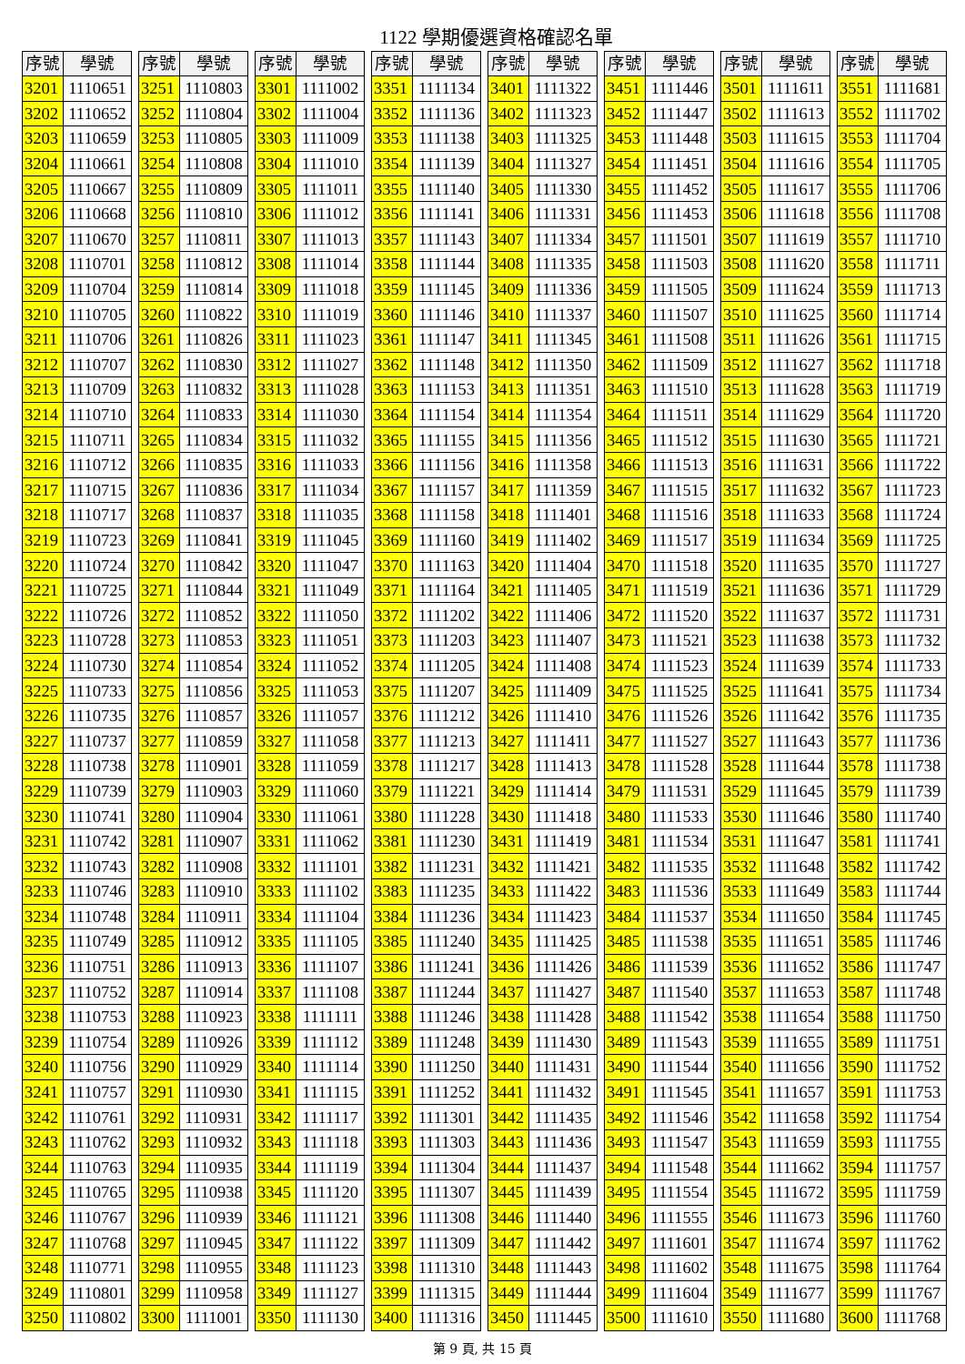1122 學期優選資格確認名單
| 序號 | 學號 |
| --- | --- |
| 3201 | 1110651 |
| 3202 | 1110652 |
| 3203 | 1110659 |
| 3204 | 1110661 |
| 3205 | 1110667 |
| 3206 | 1110668 |
| 3207 | 1110670 |
| 3208 | 1110701 |
| 3209 | 1110704 |
| 3210 | 1110705 |
| 3211 | 1110706 |
| 3212 | 1110707 |
| 3213 | 1110709 |
| 3214 | 1110710 |
| 3215 | 1110711 |
| 3216 | 1110712 |
| 3217 | 1110715 |
| 3218 | 1110717 |
| 3219 | 1110723 |
| 3220 | 1110724 |
| 3221 | 1110725 |
| 3222 | 1110726 |
| 3223 | 1110728 |
| 3224 | 1110730 |
| 3225 | 1110733 |
| 3226 | 1110735 |
| 3227 | 1110737 |
| 3228 | 1110738 |
| 3229 | 1110739 |
| 3230 | 1110741 |
| 3231 | 1110742 |
| 3232 | 1110743 |
| 3233 | 1110746 |
| 3234 | 1110748 |
| 3235 | 1110749 |
| 3236 | 1110751 |
| 3237 | 1110752 |
| 3238 | 1110753 |
| 3239 | 1110754 |
| 3240 | 1110756 |
| 3241 | 1110757 |
| 3242 | 1110761 |
| 3243 | 1110762 |
| 3244 | 1110763 |
| 3245 | 1110765 |
| 3246 | 1110767 |
| 3247 | 1110768 |
| 3248 | 1110771 |
| 3249 | 1110801 |
| 3250 | 1110802 |
| 序號 | 學號 |
| --- | --- |
| 3251 | 1110803 |
| 3252 | 1110804 |
| 3253 | 1110805 |
| 3254 | 1110808 |
| 3255 | 1110809 |
| 3256 | 1110810 |
| 3257 | 1110811 |
| 3258 | 1110812 |
| 3259 | 1110814 |
| 3260 | 1110822 |
| 3261 | 1110826 |
| 3262 | 1110830 |
| 3263 | 1110832 |
| 3264 | 1110833 |
| 3265 | 1110834 |
| 3266 | 1110835 |
| 3267 | 1110836 |
| 3268 | 1110837 |
| 3269 | 1110841 |
| 3270 | 1110842 |
| 3271 | 1110844 |
| 3272 | 1110852 |
| 3273 | 1110853 |
| 3274 | 1110854 |
| 3275 | 1110856 |
| 3276 | 1110857 |
| 3277 | 1110859 |
| 3278 | 1110901 |
| 3279 | 1110903 |
| 3280 | 1110904 |
| 3281 | 1110907 |
| 3282 | 1110908 |
| 3283 | 1110910 |
| 3284 | 1110911 |
| 3285 | 1110912 |
| 3286 | 1110913 |
| 3287 | 1110914 |
| 3288 | 1110923 |
| 3289 | 1110926 |
| 3290 | 1110929 |
| 3291 | 1110930 |
| 3292 | 1110931 |
| 3293 | 1110932 |
| 3294 | 1110935 |
| 3295 | 1110938 |
| 3296 | 1110939 |
| 3297 | 1110945 |
| 3298 | 1110955 |
| 3299 | 1110958 |
| 3300 | 1111001 |
| 序號 | 學號 |
| --- | --- |
| 3301 | 1111002 |
| 3302 | 1111004 |
| 3303 | 1111009 |
| 3304 | 1111010 |
| 3305 | 1111011 |
| 3306 | 1111012 |
| 3307 | 1111013 |
| 3308 | 1111014 |
| 3309 | 1111018 |
| 3310 | 1111019 |
| 3311 | 1111023 |
| 3312 | 1111027 |
| 3313 | 1111028 |
| 3314 | 1111030 |
| 3315 | 1111032 |
| 3316 | 1111033 |
| 3317 | 1111034 |
| 3318 | 1111035 |
| 3319 | 1111045 |
| 3320 | 1111047 |
| 3321 | 1111049 |
| 3322 | 1111050 |
| 3323 | 1111051 |
| 3324 | 1111052 |
| 3325 | 1111053 |
| 3326 | 1111057 |
| 3327 | 1111058 |
| 3328 | 1111059 |
| 3329 | 1111060 |
| 3330 | 1111061 |
| 3331 | 1111062 |
| 3332 | 1111101 |
| 3333 | 1111102 |
| 3334 | 1111104 |
| 3335 | 1111105 |
| 3336 | 1111107 |
| 3337 | 1111108 |
| 3338 | 1111111 |
| 3339 | 1111112 |
| 3340 | 1111114 |
| 3341 | 1111115 |
| 3342 | 1111117 |
| 3343 | 1111118 |
| 3344 | 1111119 |
| 3345 | 1111120 |
| 3346 | 1111121 |
| 3347 | 1111122 |
| 3348 | 1111123 |
| 3349 | 1111127 |
| 3350 | 1111130 |
| 序號 | 學號 |
| --- | --- |
| 3351 | 1111134 |
| 3352 | 1111136 |
| 3353 | 1111138 |
| 3354 | 1111139 |
| 3355 | 1111140 |
| 3356 | 1111141 |
| 3357 | 1111143 |
| 3358 | 1111144 |
| 3359 | 1111145 |
| 3360 | 1111146 |
| 3361 | 1111147 |
| 3362 | 1111148 |
| 3363 | 1111153 |
| 3364 | 1111154 |
| 3365 | 1111155 |
| 3366 | 1111156 |
| 3367 | 1111157 |
| 3368 | 1111158 |
| 3369 | 1111160 |
| 3370 | 1111163 |
| 3371 | 1111164 |
| 3372 | 1111202 |
| 3373 | 1111203 |
| 3374 | 1111205 |
| 3375 | 1111207 |
| 3376 | 1111212 |
| 3377 | 1111213 |
| 3378 | 1111217 |
| 3379 | 1111221 |
| 3380 | 1111228 |
| 3381 | 1111230 |
| 3382 | 1111231 |
| 3383 | 1111235 |
| 3384 | 1111236 |
| 3385 | 1111240 |
| 3386 | 1111241 |
| 3387 | 1111244 |
| 3388 | 1111246 |
| 3389 | 1111248 |
| 3390 | 1111250 |
| 3391 | 1111252 |
| 3392 | 1111301 |
| 3393 | 1111303 |
| 3394 | 1111304 |
| 3395 | 1111307 |
| 3396 | 1111308 |
| 3397 | 1111309 |
| 3398 | 1111310 |
| 3399 | 1111315 |
| 3400 | 1111316 |
| 序號 | 學號 |
| --- | --- |
| 3401 | 1111322 |
| 3402 | 1111323 |
| 3403 | 1111325 |
| 3404 | 1111327 |
| 3405 | 1111330 |
| 3406 | 1111331 |
| 3407 | 1111334 |
| 3408 | 1111335 |
| 3409 | 1111336 |
| 3410 | 1111337 |
| 3411 | 1111345 |
| 3412 | 1111350 |
| 3413 | 1111351 |
| 3414 | 1111354 |
| 3415 | 1111356 |
| 3416 | 1111358 |
| 3417 | 1111359 |
| 3418 | 1111401 |
| 3419 | 1111402 |
| 3420 | 1111404 |
| 3421 | 1111405 |
| 3422 | 1111406 |
| 3423 | 1111407 |
| 3424 | 1111408 |
| 3425 | 1111409 |
| 3426 | 1111410 |
| 3427 | 1111411 |
| 3428 | 1111413 |
| 3429 | 1111414 |
| 3430 | 1111418 |
| 3431 | 1111419 |
| 3432 | 1111421 |
| 3433 | 1111422 |
| 3434 | 1111423 |
| 3435 | 1111425 |
| 3436 | 1111426 |
| 3437 | 1111427 |
| 3438 | 1111428 |
| 3439 | 1111430 |
| 3440 | 1111431 |
| 3441 | 1111432 |
| 3442 | 1111435 |
| 3443 | 1111436 |
| 3444 | 1111437 |
| 3445 | 1111439 |
| 3446 | 1111440 |
| 3447 | 1111442 |
| 3448 | 1111443 |
| 3449 | 1111444 |
| 3450 | 1111445 |
| 序號 | 學號 |
| --- | --- |
| 3451 | 1111446 |
| 3452 | 1111447 |
| 3453 | 1111448 |
| 3454 | 1111451 |
| 3455 | 1111452 |
| 3456 | 1111453 |
| 3457 | 1111501 |
| 3458 | 1111503 |
| 3459 | 1111505 |
| 3460 | 1111507 |
| 3461 | 1111508 |
| 3462 | 1111509 |
| 3463 | 1111510 |
| 3464 | 1111511 |
| 3465 | 1111512 |
| 3466 | 1111513 |
| 3467 | 1111515 |
| 3468 | 1111516 |
| 3469 | 1111517 |
| 3470 | 1111518 |
| 3471 | 1111519 |
| 3472 | 1111520 |
| 3473 | 1111521 |
| 3474 | 1111523 |
| 3475 | 1111525 |
| 3476 | 1111526 |
| 3477 | 1111527 |
| 3478 | 1111528 |
| 3479 | 1111531 |
| 3480 | 1111533 |
| 3481 | 1111534 |
| 3482 | 1111535 |
| 3483 | 1111536 |
| 3484 | 1111537 |
| 3485 | 1111538 |
| 3486 | 1111539 |
| 3487 | 1111540 |
| 3488 | 1111542 |
| 3489 | 1111543 |
| 3490 | 1111544 |
| 3491 | 1111545 |
| 3492 | 1111546 |
| 3493 | 1111547 |
| 3494 | 1111548 |
| 3495 | 1111554 |
| 3496 | 1111555 |
| 3497 | 1111601 |
| 3498 | 1111602 |
| 3499 | 1111604 |
| 3500 | 1111610 |
| 序號 | 學號 |
| --- | --- |
| 3501 | 1111611 |
| 3502 | 1111613 |
| 3503 | 1111615 |
| 3504 | 1111616 |
| 3505 | 1111617 |
| 3506 | 1111618 |
| 3507 | 1111619 |
| 3508 | 1111620 |
| 3509 | 1111624 |
| 3510 | 1111625 |
| 3511 | 1111626 |
| 3512 | 1111627 |
| 3513 | 1111628 |
| 3514 | 1111629 |
| 3515 | 1111630 |
| 3516 | 1111631 |
| 3517 | 1111632 |
| 3518 | 1111633 |
| 3519 | 1111634 |
| 3520 | 1111635 |
| 3521 | 1111636 |
| 3522 | 1111637 |
| 3523 | 1111638 |
| 3524 | 1111639 |
| 3525 | 1111641 |
| 3526 | 1111642 |
| 3527 | 1111643 |
| 3528 | 1111644 |
| 3529 | 1111645 |
| 3530 | 1111646 |
| 3531 | 1111647 |
| 3532 | 1111648 |
| 3533 | 1111649 |
| 3534 | 1111650 |
| 3535 | 1111651 |
| 3536 | 1111652 |
| 3537 | 1111653 |
| 3538 | 1111654 |
| 3539 | 1111655 |
| 3540 | 1111656 |
| 3541 | 1111657 |
| 3542 | 1111658 |
| 3543 | 1111659 |
| 3544 | 1111662 |
| 3545 | 1111672 |
| 3546 | 1111673 |
| 3547 | 1111674 |
| 3548 | 1111675 |
| 3549 | 1111677 |
| 3550 | 1111680 |
| 序號 | 學號 |
| --- | --- |
| 3551 | 1111681 |
| 3552 | 1111702 |
| 3553 | 1111704 |
| 3554 | 1111705 |
| 3555 | 1111706 |
| 3556 | 1111708 |
| 3557 | 1111710 |
| 3558 | 1111711 |
| 3559 | 1111713 |
| 3560 | 1111714 |
| 3561 | 1111715 |
| 3562 | 1111718 |
| 3563 | 1111719 |
| 3564 | 1111720 |
| 3565 | 1111721 |
| 3566 | 1111722 |
| 3567 | 1111723 |
| 3568 | 1111724 |
| 3569 | 1111725 |
| 3570 | 1111727 |
| 3571 | 1111729 |
| 3572 | 1111731 |
| 3573 | 1111732 |
| 3574 | 1111733 |
| 3575 | 1111734 |
| 3576 | 1111735 |
| 3577 | 1111736 |
| 3578 | 1111738 |
| 3579 | 1111739 |
| 3580 | 1111740 |
| 3581 | 1111741 |
| 3582 | 1111742 |
| 3583 | 1111744 |
| 3584 | 1111745 |
| 3585 | 1111746 |
| 3586 | 1111747 |
| 3587 | 1111748 |
| 3588 | 1111750 |
| 3589 | 1111751 |
| 3590 | 1111752 |
| 3591 | 1111753 |
| 3592 | 1111754 |
| 3593 | 1111755 |
| 3594 | 1111757 |
| 3595 | 1111759 |
| 3596 | 1111760 |
| 3597 | 1111762 |
| 3598 | 1111764 |
| 3599 | 1111767 |
| 3600 | 1111768 |
第 9 頁, 共 15 頁